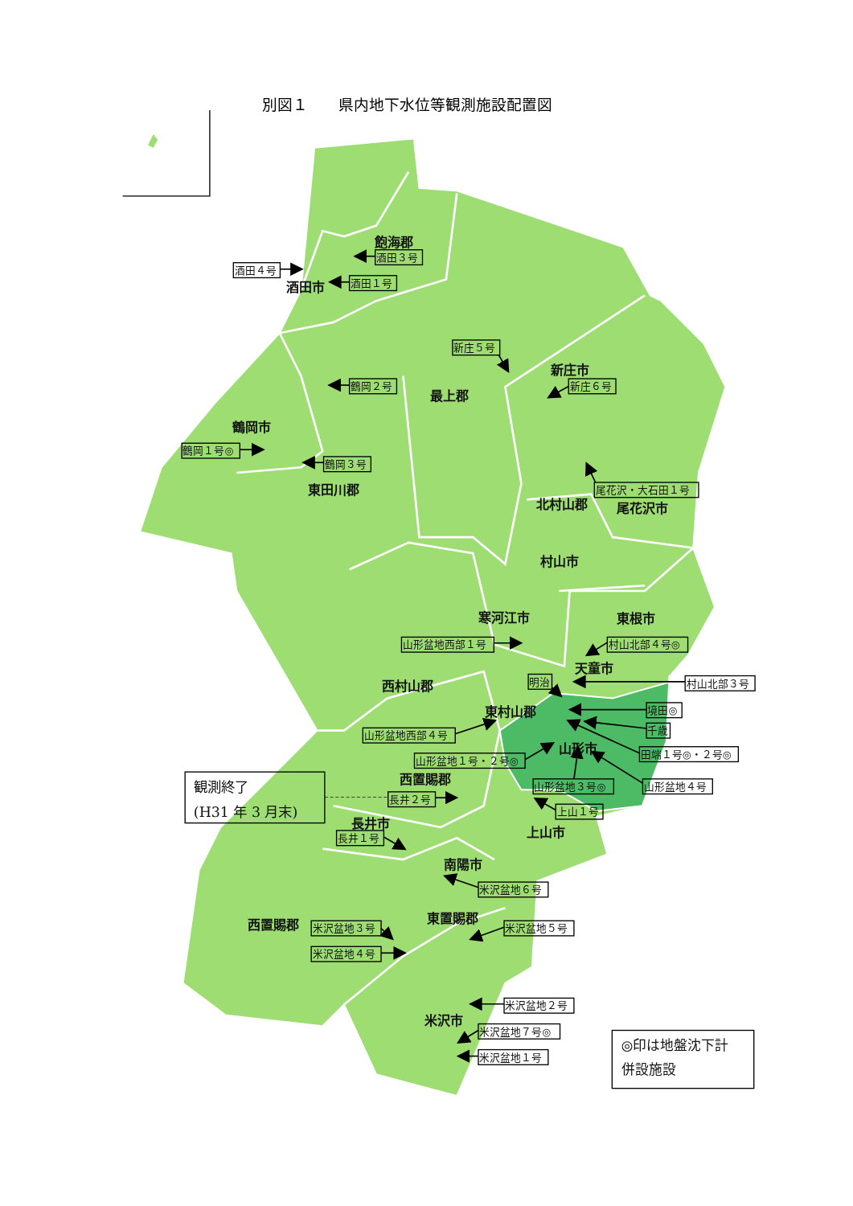別図１　　県内地下水位等観測施設配置図
飽海郡
酒田市
新庄市
最上郡
鶴岡市
東田川郡
北村山郡
尾花沢市
村山市
寒河江市
東根市
天童市
西村山郡
東村山郡
山形市
西置賜郡
長井市
上山市
南陽市
東置賜郡
西置賜郡
米沢市
酒田４号
酒田３号
酒田１号
新庄５号
鶴岡２号
新庄６号
鶴岡１号◎
鶴岡３号
尾花沢・大石田１号
山形盆地西部１号
村山北部４号◎
明治
村山北部３号
境田◎
千歳
山形盆地西部４号
田端１号◎・２号◎
山形盆地１号・２号◎
山形盆地３号◎
山形盆地４号
観測終了
(H31 年 3 月末)
長井２号
上山１号
長井１号
米沢盆地６号
米沢盆地３号
米沢盆地５号
米沢盆地４号
米沢盆地２号
米沢盆地７号◎
米沢盆地１号
◎印は地盤沈下計
併設施設